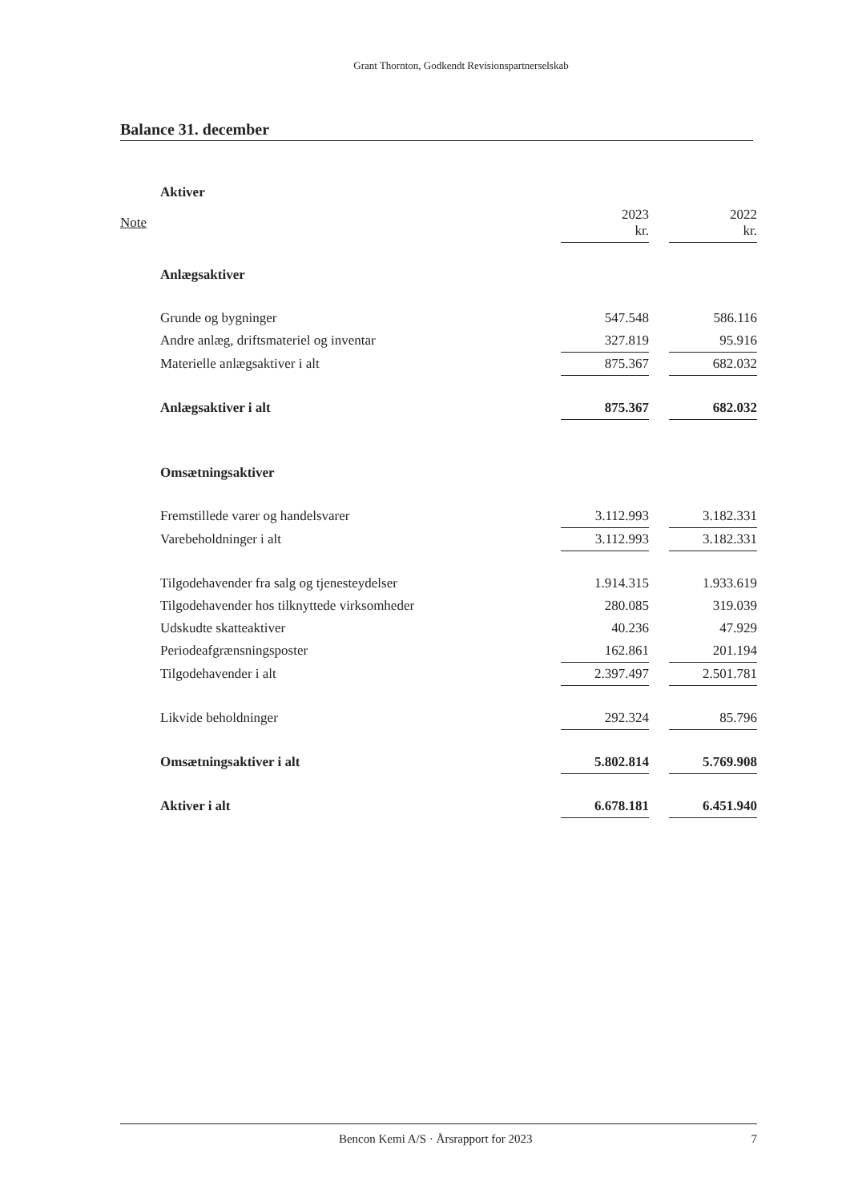Grant Thornton, Godkendt Revisionspartnerselskab
Balance 31. december
| | Aktiver | | | |
| Note | | 2023 kr. | | 2022 kr. |
| | Anlægsaktiver | | | |
| | Grunde og bygninger | 547.548 | | 586.116 |
| | Andre anlæg, driftsmateriel og inventar | 327.819 | | 95.916 |
| | Materielle anlægsaktiver i alt | 875.367 | | 682.032 |
| | Anlægsaktiver i alt | 875.367 | | 682.032 |
| | Omsætningsaktiver | | | |
| | Fremstillede varer og handelsvarer | 3.112.993 | | 3.182.331 |
| | Varebeholdninger i alt | 3.112.993 | | 3.182.331 |
| | Tilgodehavender fra salg og tjenesteydelser | 1.914.315 | | 1.933.619 |
| | Tilgodehavender hos tilknyttede virksomheder | 280.085 | | 319.039 |
| | Udskudte skatteaktiver | 40.236 | | 47.929 |
| | Periodeafgrænsningsposter | 162.861 | | 201.194 |
| | Tilgodehavender i alt | 2.397.497 | | 2.501.781 |
| | Likvide beholdninger | 292.324 | | 85.796 |
| | Omsætningsaktiver i alt | 5.802.814 | | 5.769.908 |
| | Aktiver i alt | 6.678.181 | | 6.451.940 |
Bencon Kemi A/S · Årsrapport for 2023 7